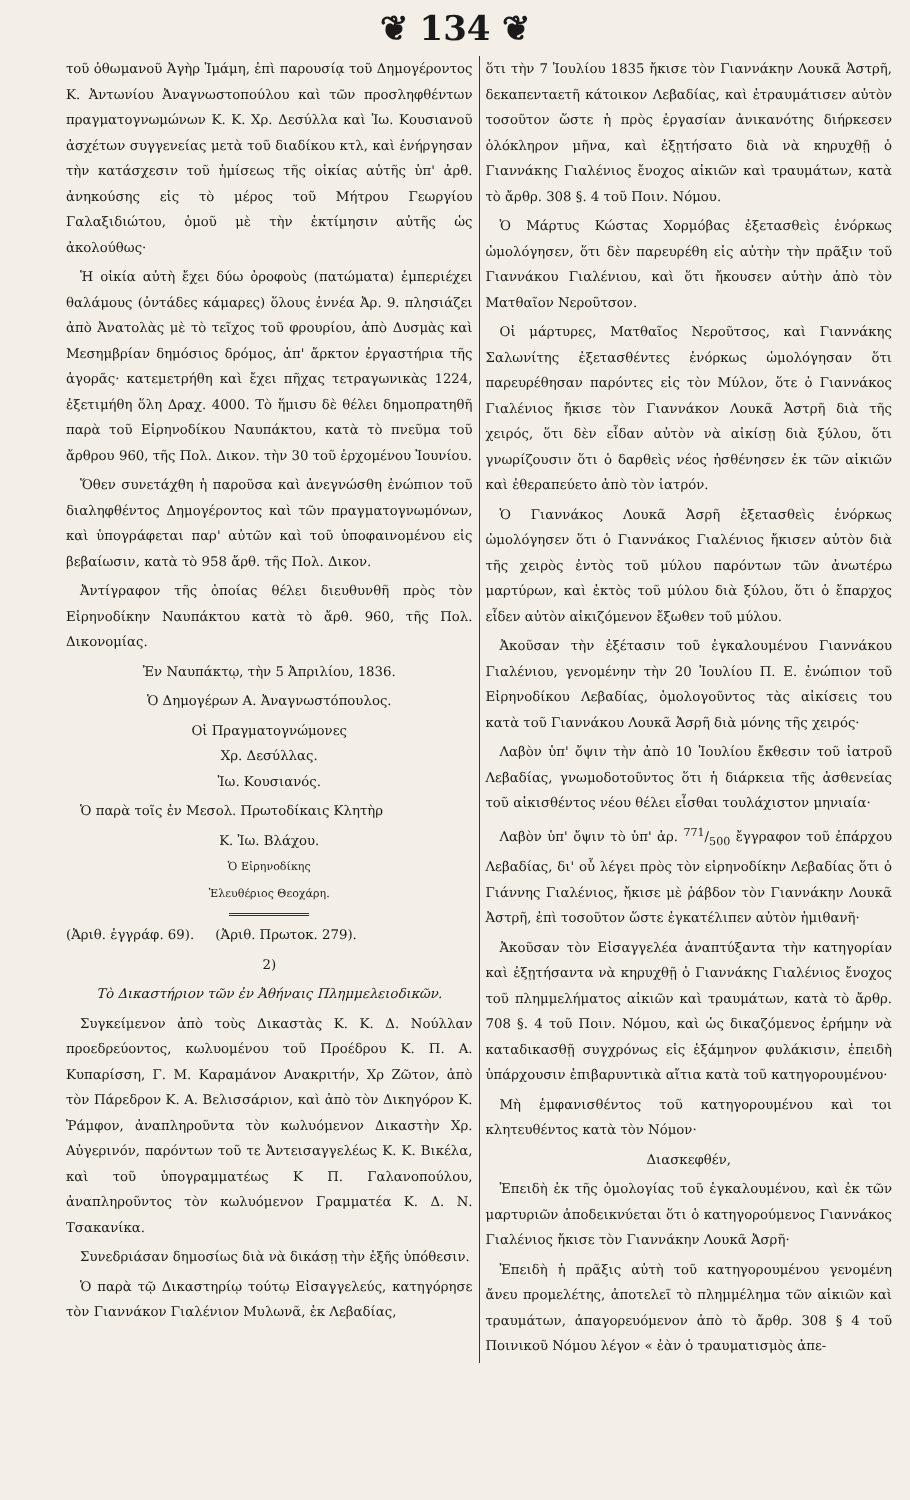❦ 134 ❦
τοῦ ὀθωμανοῦ Ἀγὴρ Ἰμάμη, ἐπὶ παρουσίᾳ τοῦ Δημογέροντος Κ. Ἀντωνίου Ἀναγνωστοπούλου καὶ τῶν προσληφθέντων πραγματογνωμώνων Κ. Κ. Χρ. Δεσύλλα καὶ Ἰω. Κουσιανοῦ ἀσχέτων συγγενείας μετὰ τοῦ διαδίκου κτλ, καὶ ἐνήργησαν τὴν κατάσχεσιν τοῦ ἡμίσεως τῆς οἰκίας αὐτῆς ὑπ' ἀρθ. ἀνηκούσης εἰς τὸ μέρος τοῦ Μήτρου Γεωργίου Γαλαξιδιώτου, ὁμοῦ μὲ τὴν ἐκτίμησιν αὐτῆς ὡς ἀκολούθως·
Ἡ οἰκία αὐτὴ ἔχει δύω ὀροφοὺς (πατώματα) ἐμπεριέχει θαλάμους (ὀντάδες κάμαρες) ὅλους ἐννέα Ἀρ. 9. πλησιάζει ἀπὸ Ἀνατολὰς μὲ τὸ τεῖχος τοῦ φρουρίου, ἀπὸ Δυσμὰς καὶ Μεσημβρίαν δημόσιος δρόμος, ἀπ' ἄρκτον ἐργαστήρια τῆς ἀγορᾶς· κατεμετρήθη καὶ ἔχει πῆχας τετραγωνικὰς 1224, ἐξετιμήθη ὅλη Δραχ. 4000. Τὸ ἥμισυ δὲ θέλει δημοπρατηθῆ παρὰ τοῦ Εἰρηνοδίκου Ναυπάκτου, κατὰ τὸ πνεῦμα τοῦ ἄρθρου 960, τῆς Πολ. Δικον. τὴν 30 τοῦ ἐρχομένου Ἰουνίου.
Ὅθεν συνετάχθη ἡ παροῦσα καὶ ἀνεγνώσθη ἐνώπιον τοῦ διαληφθέντος Δημογέροντος καὶ τῶν πραγματογνωμόνων, καὶ ὑπογράφεται παρ' αὐτῶν καὶ τοῦ ὑποφαινομένου εἰς βεβαίωσιν, κατὰ τὸ 958 ἄρθ. τῆς Πολ. Δικον.
Ἀντίγραφον τῆς ὁποίας θέλει διευθυνθῆ πρὸς τὸν Εἰρηνοδίκην Ναυπάκτου κατὰ τὸ ἄρθ. 960, τῆς Πολ. Δικονομίας.
Ἐν Ναυπάκτῳ, τὴν 5 Ἀπριλίου, 1836.
Ὁ Δημογέρων Α. Ἀναγνωστόπουλος.
Οἱ Πραγματογνώμονες
Χρ. Δεσύλλας.
Ἰω. Κουσιανός.
Ὁ παρὰ τοῖς ἐν Μεσολ. Πρωτοδίκαις Κλητὴρ
Κ. Ἰω. Βλάχου.
Ὁ Εἰρηνοδίκης
Ἐλευθέριος Θεοχάρη.
(Ἀριθ. ἐγγράφ. 69). (Ἀριθ. Πρωτοκ. 279).
2)
Τὸ Δικαστήριον τῶν ἐν Ἀθήναις Πλημμελειοδικῶν.
Συγκείμενον ἀπὸ τοὺς Δικαστὰς Κ. Κ. Δ. Νούλλαν προεδρεύοντος, κωλυομένου τοῦ Προέδρου Κ. Π. Α. Κυπαρίσση, Γ. Μ. Καραμάνον Ανακριτήν, Χρ Ζῶτον, ἀπὸ τὸν Πάρεδρον Κ. Α. Βελισσάριον, καὶ ἀπὸ τὸν Δικηγόρον Κ. Ῥάμφον, ἀναπληροῦντα τὸν κωλυόμενον Δικαστὴν Χρ. Αὐγερινόν, παρόντων τοῦ τε Ἀντεισαγγελέως Κ. Κ. Βικέλα, καὶ τοῦ ὑπογραμματέως Κ Π. Γαλανοπούλου, ἀναπληροῦντος τὸν κωλυόμενον Γραμματέα Κ. Δ. Ν. Τσακανίκα.
Συνεδριάσαν δημοσίως διὰ νὰ δικάσῃ τὴν ἑξῆς ὑπόθεσιν.
Ὁ παρὰ τῷ Δικαστηρίῳ τούτῳ Εἰσαγγελεύς, κατηγόρησε τὸν Γιαννάκον Γιαλένιον Μυλωνᾶ, ἐκ Λεβαδίας,
ὅτι τὴν 7 Ἰουλίου 1835 ἤκισε τὸν Γιαννάκην Λουκᾶ Ἀστρῆ, δεκαπενταετῆ κάτοικον Λεβαδίας, καὶ ἐτραυμάτισεν αὐτὸν τοσοῦτον ὥστε ἡ πρὸς ἐργασίαν ἀνικανότης διήρκεσεν ὁλόκληρον μῆνα, καὶ ἐξῃτήσατο διὰ νὰ κηρυχθῇ ὁ Γιαννάκης Γιαλένιος ἔνοχος αἰκιῶν καὶ τραυμάτων, κατὰ τὸ ἄρθρ. 308 §. 4 τοῦ Ποιν. Νόμου.
Ὁ Μάρτυς Κώστας Χορμόβας ἐξετασθεὶς ἐνόρκως ὡμολόγησεν, ὅτι δὲν παρευρέθη εἰς αὐτὴν τὴν πρᾶξιν τοῦ Γιαννάκου Γιαλένιου, καὶ ὅτι ἤκουσεν αὐτὴν ἀπὸ τὸν Ματθαῖον Νεροῦτσον.
Οἱ μάρτυρες, Ματθαῖος Νεροῦτσος, καὶ Γιαννάκης Σαλωνίτης ἐξετασθέντες ἐνόρκως ὡμολόγησαν ὅτι παρευρέθησαν παρόντες εἰς τὸν Μύλον, ὅτε ὁ Γιαννάκος Γιαλένιος ἤκισε τὸν Γιαννάκον Λουκᾶ Ἀστρῆ διὰ τῆς χειρός, ὅτι δὲν εἶδαν αὐτὸν νὰ αἰκίσῃ διὰ ξύλου, ὅτι γνωρίζουσιν ὅτι ὁ δαρθεὶς νέος ἠσθένησεν ἐκ τῶν αἰκιῶν καὶ ἐθεραπεύετο ἀπὸ τὸν ἰατρόν.
Ὁ Γιαννάκος Λουκᾶ Ἀσρῆ ἐξετασθεὶς ἐνόρκως ὡμολόγησεν ὅτι ὁ Γιαννάκος Γιαλένιος ἤκισεν αὐτὸν διὰ τῆς χειρὸς ἐντὸς τοῦ μύλου παρόντων τῶν ἀνωτέρω μαρτύρων, καὶ ἐκτὸς τοῦ μύλου διὰ ξύλου, ὅτι ὁ ἔπαρχος εἶδεν αὐτὸν αἰκιζόμενον ἔξωθεν τοῦ μύλου.
Ἀκοῦσαν τὴν ἐξέτασιν τοῦ ἐγκαλουμένου Γιαννάκου Γιαλένιου, γενομένην τὴν 20 Ἰουλίου Π. Ε. ἐνώπιον τοῦ Εἰρηνοδίκου Λεβαδίας, ὁμολογοῦντος τὰς αἰκίσεις του κατὰ τοῦ Γιαννάκου Λουκᾶ Ἀσρῆ διὰ μόνης τῆς χειρός·
Λαβὸν ὑπ' ὄψιν τὴν ἀπὸ 10 Ἰουλίου ἔκθεσιν τοῦ ἰατροῦ Λεβαδίας, γνωμοδοτοῦντος ὅτι ἡ διάρκεια τῆς ἀσθενείας τοῦ αἰκισθέντος νέου θέλει εἶσθαι τουλάχιστον μηνιαία·
Λαβὸν ὑπ' ὄψιν τὸ ὑπ' ἀρ. 771/500 ἔγγραφον τοῦ ἐπάρχου Λεβαδίας, δι' οὗ λέγει πρὸς τὸν εἰρηνοδίκην Λεβαδίας ὅτι ὁ Γιάννης Γιαλένιος, ἤκισε μὲ ῥάβδον τὸν Γιαννάκην Λουκᾶ Ἀστρῆ, ἐπὶ τοσοῦτον ὥστε ἐγκατέλιπεν αὐτὸν ἡμιθανῆ·
Ἀκοῦσαν τὸν Εἰσαγγελέα ἀναπτύξαντα τὴν κατηγορίαν καὶ ἐξῃτήσαντα νὰ κηρυχθῇ ὁ Γιαννάκης Γιαλένιος ἔνοχος τοῦ πλημμελήματος αἰκιῶν καὶ τραυμάτων, κατὰ τὸ ἄρθρ. 708 §. 4 τοῦ Ποιν. Νόμου, καὶ ὡς δικαζόμενος ἐρήμην νὰ καταδικασθῇ συγχρόνως εἰς ἑξάμηνον φυλάκισιν, ἐπειδὴ ὑπάρχουσιν ἐπιβαρυντικὰ αἴτια κατὰ τοῦ κατηγορουμένου·
Μὴ ἐμφανισθέντος τοῦ κατηγορουμένου καὶ τοι κλητευθέντος κατὰ τὸν Νόμον·
Διασκεφθέν,
Ἐπειδὴ ἐκ τῆς ὁμολογίας τοῦ ἐγκαλουμένου, καὶ ἐκ τῶν μαρτυριῶν ἀποδεικνύεται ὅτι ὁ κατηγορούμενος Γιαννάκος Γιαλένιος ἤκισε τὸν Γιαννάκην Λουκᾶ Ἀσρῆ·
Ἐπειδὴ ἡ πρᾶξις αὐτὴ τοῦ κατηγορουμένου γενομένη ἄνευ προμελέτης, ἀποτελεῖ τὸ πλημμέλημα τῶν αἰκιῶν καὶ τραυμάτων, ἀπαγορευόμενον ἀπὸ τὸ ἄρθρ. 308 § 4 τοῦ Ποινικοῦ Νόμου λέγον « ἐὰν ὁ τραυματισμὸς ἀπε-